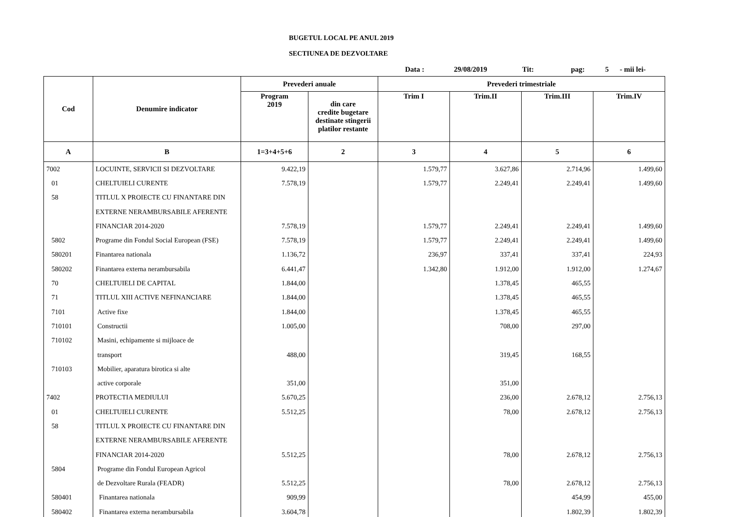BUGETUL LOCAL PE ANUL 2019
SECTIUNEA DE DEZVOLTARE
Data : 29/08/2019 Tit: pag: 5 - mii lei-
| Cod | Denumire indicator | Prevederi anuale | | Prevederi trimestriale | | | |
| --- | --- | --- | --- | --- | --- | --- | --- |
| | | Program 2019 | din care credite bugetare destinate stingerii platilor restante | Trim I | Trim.II | Trim.III | Trim.IV |
| A | B | 1=3+4+5+6 | 2 | 3 | 4 | 5 | 6 |
| 7002 | LOCUINTE, SERVICII SI DEZVOLTARE | 9.422,19 | | 1.579,77 | 3.627,86 | 2.714,96 | 1.499,60 |
| 01 | CHELTUIELI CURENTE | 7.578,19 | | 1.579,77 | 2.249,41 | 2.249,41 | 1.499,60 |
| 58 | TITLUL X PROIECTE CU FINANTARE DIN | | | | | | |
| | EXTERNE NERAMBURSABILE AFERENTE | | | | | | |
| | FINANCIAR 2014-2020 | 7.578,19 | | 1.579,77 | 2.249,41 | 2.249,41 | 1.499,60 |
| 5802 | Programe din Fondul Social European (FSE) | 7.578,19 | | 1.579,77 | 2.249,41 | 2.249,41 | 1.499,60 |
| 580201 | Finantarea nationala | 1.136,72 | | 236,97 | 337,41 | 337,41 | 224,93 |
| 580202 | Finantarea externa nerambursabila | 6.441,47 | | 1.342,80 | 1.912,00 | 1.912,00 | 1.274,67 |
| 70 | CHELTUIELI DE CAPITAL | 1.844,00 | | | 1.378,45 | 465,55 | |
| 71 | TITLUL XIII ACTIVE NEFINANCIARE | 1.844,00 | | | 1.378,45 | 465,55 | |
| 7101 | Active fixe | 1.844,00 | | | 1.378,45 | 465,55 | |
| 710101 | Constructii | 1.005,00 | | | 708,00 | 297,00 | |
| 710102 | Masini, echipamente si mijloace de | | | | | | |
| | transport | 488,00 | | | 319,45 | 168,55 | |
| 710103 | Mobilier, aparatura birotica si alte | | | | | | |
| | active corporale | 351,00 | | | 351,00 | | |
| 7402 | PROTECTIA MEDIULUI | 5.670,25 | | | 236,00 | 2.678,12 | 2.756,13 |
| 01 | CHELTUIELI CURENTE | 5.512,25 | | | 78,00 | 2.678,12 | 2.756,13 |
| 58 | TITLUL X PROIECTE CU FINANTARE DIN | | | | | | |
| | EXTERNE NERAMBURSABILE AFERENTE | | | | | | |
| | FINANCIAR 2014-2020 | 5.512,25 | | | 78,00 | 2.678,12 | 2.756,13 |
| 5804 | Programe din Fondul European Agricol | | | | | | |
| | de Dezvoltare Rurala (FEADR) | 5.512,25 | | | 78,00 | 2.678,12 | 2.756,13 |
| 580401 | Finantarea nationala | 909,99 | | | | 454,99 | 455,00 |
| 580402 | Finantarea externa nerambursabila | 3.604,78 | | | | 1.802,39 | 1.802,39 |